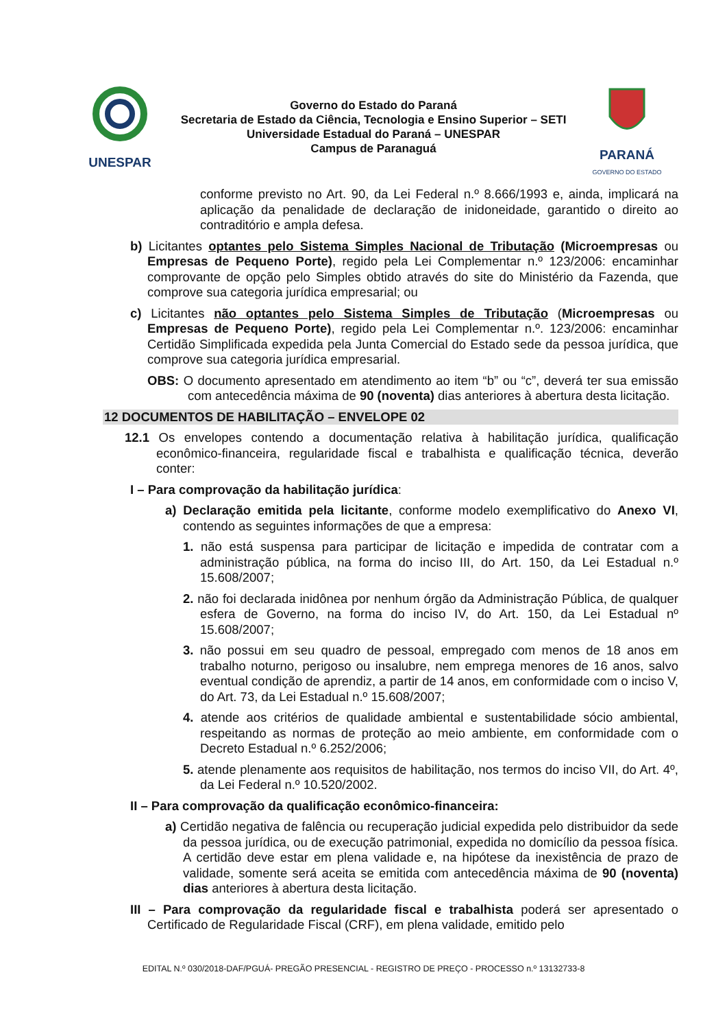UNESPAR
Governo do Estado do Paraná
Secretaria de Estado da Ciência, Tecnologia e Ensino Superior – SETI
Universidade Estadual do Paraná – UNESPAR
Campus de Paranaguá
PARANÁ
GOVERNO DO ESTADO
conforme previsto no Art. 90, da Lei Federal n.º 8.666/1993 e, ainda, implicará na aplicação da penalidade de declaração de inidoneidade, garantido o direito ao contraditório e ampla defesa.
b) Licitantes optantes pelo Sistema Simples Nacional de Tributação (Microempresas ou Empresas de Pequeno Porte), regido pela Lei Complementar n.º 123/2006: encaminhar comprovante de opção pelo Simples obtido através do site do Ministério da Fazenda, que comprove sua categoria jurídica empresarial; ou
c) Licitantes não optantes pelo Sistema Simples de Tributação (Microempresas ou Empresas de Pequeno Porte), regido pela Lei Complementar n.º. 123/2006: encaminhar Certidão Simplificada expedida pela Junta Comercial do Estado sede da pessoa jurídica, que comprove sua categoria jurídica empresarial.
OBS: O documento apresentado em atendimento ao item “b” ou “c”, deverá ter sua emissão com antecedência máxima de 90 (noventa) dias anteriores à abertura desta licitação.
12 DOCUMENTOS DE HABILITAÇÃO – ENVELOPE 02
12.1 Os envelopes contendo a documentação relativa à habilitação jurídica, qualificação econômico-financeira, regularidade fiscal e trabalhista e qualificação técnica, deverão conter:
I – Para comprovação da habilitação jurídica:
a) Declaração emitida pela licitante, conforme modelo exemplificativo do Anexo VI, contendo as seguintes informações de que a empresa:
1. não está suspensa para participar de licitação e impedida de contratar com a administração pública, na forma do inciso III, do Art. 150, da Lei Estadual n.º 15.608/2007;
2. não foi declarada inidônea por nenhum órgão da Administração Pública, de qualquer esfera de Governo, na forma do inciso IV, do Art. 150, da Lei Estadual nº 15.608/2007;
3. não possui em seu quadro de pessoal, empregado com menos de 18 anos em trabalho noturno, perigoso ou insalubre, nem emprega menores de 16 anos, salvo eventual condição de aprendiz, a partir de 14 anos, em conformidade com o inciso V, do Art. 73, da Lei Estadual n.º 15.608/2007;
4. atende aos critérios de qualidade ambiental e sustentabilidade sócio ambiental, respeitando as normas de proteção ao meio ambiente, em conformidade com o Decreto Estadual n.º 6.252/2006;
5. atende plenamente aos requisitos de habilitação, nos termos do inciso VII, do Art. 4º, da Lei Federal n.º 10.520/2002.
II – Para comprovação da qualificação econômico-financeira:
a) Certidão negativa de falência ou recuperação judicial expedida pelo distribuidor da sede da pessoa jurídica, ou de execução patrimonial, expedida no domicílio da pessoa física. A certidão deve estar em plena validade e, na hipótese da inexistência de prazo de validade, somente será aceita se emitida com antecedência máxima de 90 (noventa) dias anteriores à abertura desta licitação.
III – Para comprovação da regularidade fiscal e trabalhista poderá ser apresentado o Certificado de Regularidade Fiscal (CRF), em plena validade, emitido pelo
EDITAL N.º 030/2018-DAF/PGUÁ- PREGÃO PRESENCIAL - REGISTRO DE PREÇO - PROCESSO n.º 13132733-8